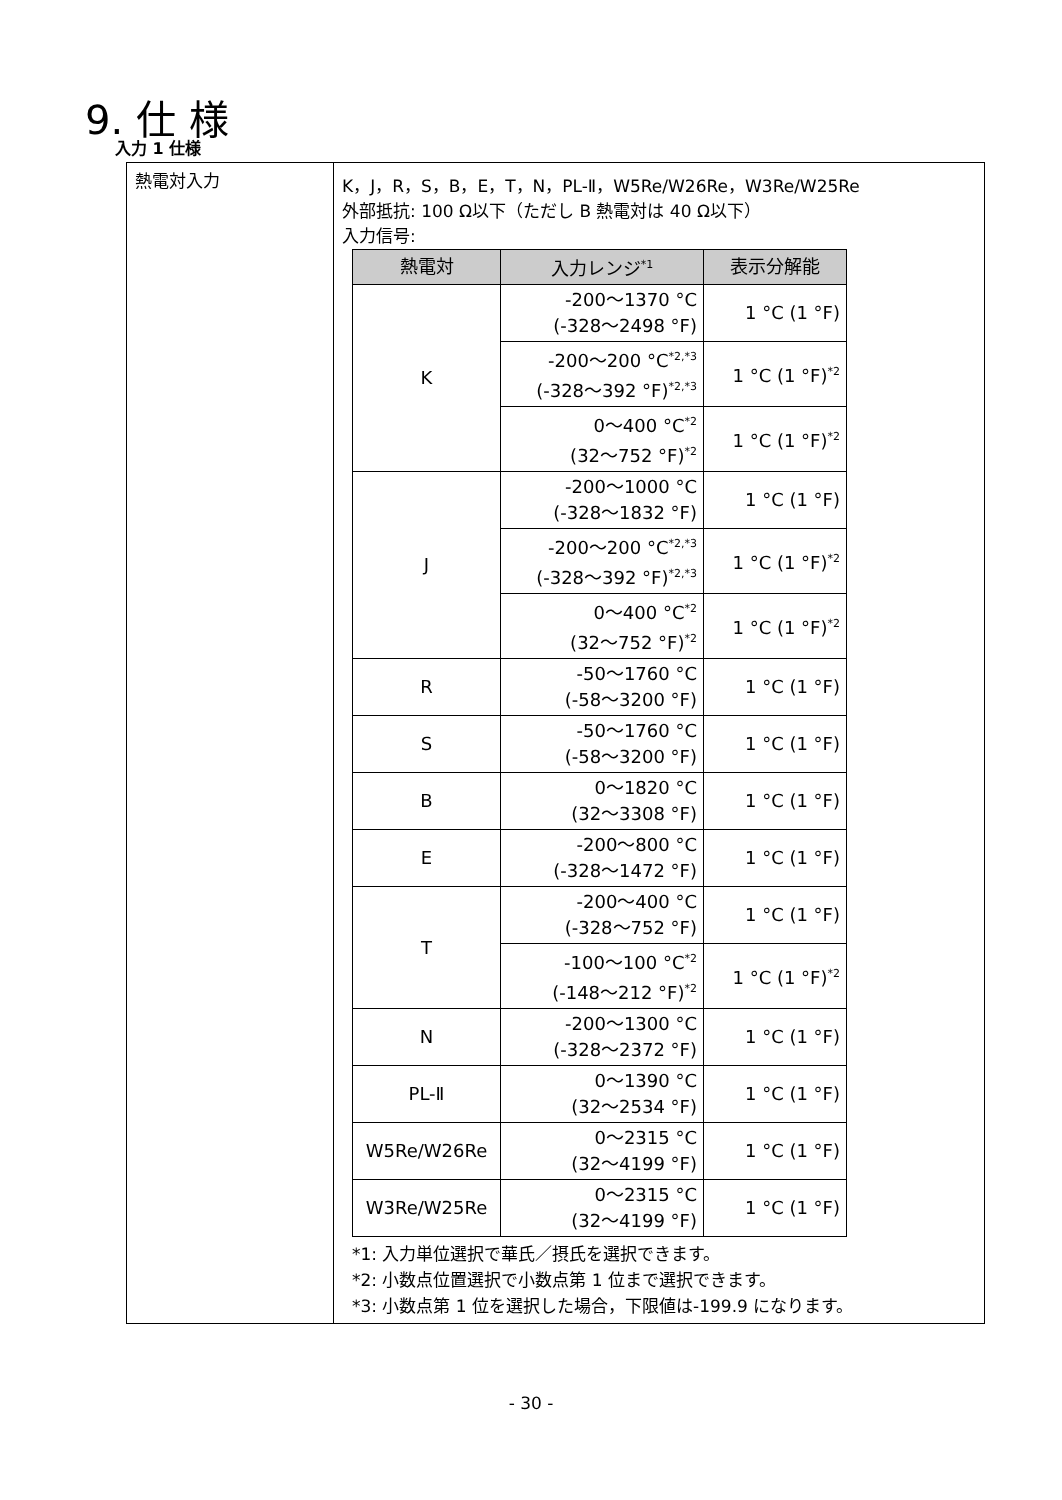9. 仕 様
入力 1 仕様
| 熱電対入力 | K，J，R，S，B，E，T，N，PL-Ⅱ，W5Re/W26Re，W3Re/W25Re 外部抵抗: 100 Ω以下（ただし B 熱電対は 40 Ω以下） 入力信号: / 熱電対 / 入力レンジ<sup>*1</sup> / 表示分解能 / / --- / --- / --- / / K / -200～1370 °C (-328～2498 °F) / 1 °C (1 °F) / / / -200～200 °C<sup>*2,*3</sup> (-328～392 °F)<sup>*2,*3</sup> / 1 °C (1 °F)<sup>*2</sup> / / / 0～400 °C<sup>*2</sup> (32～752 °F)<sup>*2</sup> / 1 °C (1 °F)<sup>*2</sup> / / J / -200～1000 °C (-328～1832 °F) / 1 °C (1 °F) / / / -200～200 °C<sup>*2,*3</sup> (-328～392 °F)<sup>*2,*3</sup> / 1 °C (1 °F)<sup>*2</sup> / / / 0～400 °C<sup>*2</sup> (32～752 °F)<sup>*2</sup> / 1 °C (1 °F)<sup>*2</sup> / / R / -50～1760 °C (-58～3200 °F) / 1 °C (1 °F) / / S / -50～1760 °C (-58～3200 °F) / 1 °C (1 °F) / / B / 0～1820 °C (32～3308 °F) / 1 °C (1 °F) / / E / -200～800 °C (-328～1472 °F) / 1 °C (1 °F) / / T / -200～400 °C (-328～752 °F) / 1 °C (1 °F) / / / -100～100 °C<sup>*2</sup> (-148～212 °F)<sup>*2</sup> / 1 °C (1 °F)<sup>*2</sup> / / N / -200～1300 °C (-328～2372 °F) / 1 °C (1 °F) / / PL-Ⅱ / 0～1390 °C (32～2534 °F) / 1 °C (1 °F) / / W5Re/W26Re / 0～2315 °C (32～4199 °F) / 1 °C (1 °F) / / W3Re/W25Re / 0～2315 °C (32～4199 °F) / 1 °C (1 °F) / *1: 入力単位選択で華氏／摂氏を選択できます。 *2: 小数点位置選択で小数点第 1 位まで選択できます。 *3: 小数点第 1 位を選択した場合，下限値は-199.9 になります。 |
- 30 -